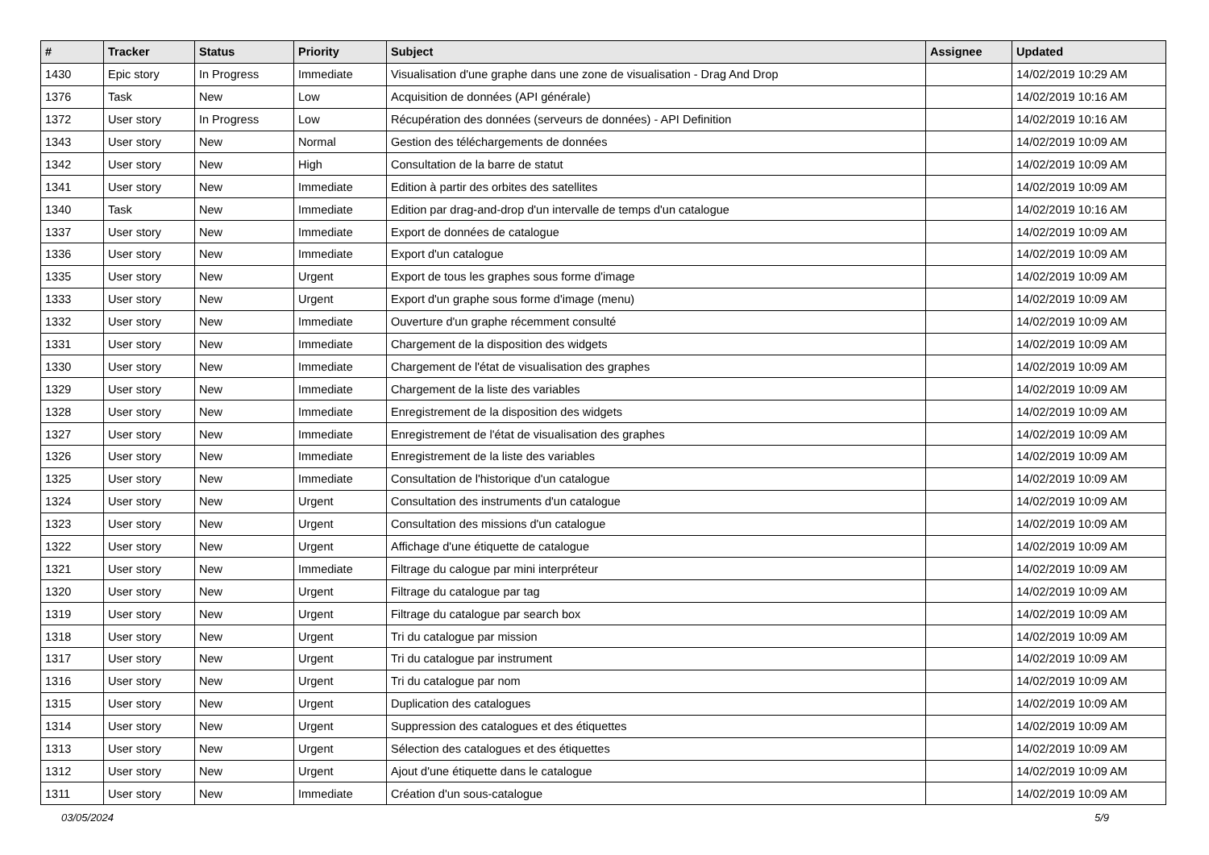| # | Tracker | Status | Priority | Subject | Assignee | Updated |
| --- | --- | --- | --- | --- | --- | --- |
| 1430 | Epic story | In Progress | Immediate | Visualisation d'une graphe dans une zone de visualisation - Drag And Drop | | 14/02/2019 10:29 AM |
| 1376 | Task | New | Low | Acquisition de données (API générale) | | 14/02/2019 10:16 AM |
| 1372 | User story | In Progress | Low | Récupération des données (serveurs de données) - API Definition | | 14/02/2019 10:16 AM |
| 1343 | User story | New | Normal | Gestion des téléchargements de données | | 14/02/2019 10:09 AM |
| 1342 | User story | New | High | Consultation de la barre de statut | | 14/02/2019 10:09 AM |
| 1341 | User story | New | Immediate | Edition à partir des orbites des satellites | | 14/02/2019 10:09 AM |
| 1340 | Task | New | Immediate | Edition par drag-and-drop d'un intervalle de temps d'un catalogue | | 14/02/2019 10:16 AM |
| 1337 | User story | New | Immediate | Export de données de catalogue | | 14/02/2019 10:09 AM |
| 1336 | User story | New | Immediate | Export d'un catalogue | | 14/02/2019 10:09 AM |
| 1335 | User story | New | Urgent | Export de tous les graphes sous forme d'image | | 14/02/2019 10:09 AM |
| 1333 | User story | New | Urgent | Export d'un graphe sous forme d'image (menu) | | 14/02/2019 10:09 AM |
| 1332 | User story | New | Immediate | Ouverture d'un graphe récemment consulté | | 14/02/2019 10:09 AM |
| 1331 | User story | New | Immediate | Chargement de la disposition des widgets | | 14/02/2019 10:09 AM |
| 1330 | User story | New | Immediate | Chargement de l'état de visualisation des graphes | | 14/02/2019 10:09 AM |
| 1329 | User story | New | Immediate | Chargement de la liste des variables | | 14/02/2019 10:09 AM |
| 1328 | User story | New | Immediate | Enregistrement de la disposition des widgets | | 14/02/2019 10:09 AM |
| 1327 | User story | New | Immediate | Enregistrement de l'état de visualisation des graphes | | 14/02/2019 10:09 AM |
| 1326 | User story | New | Immediate | Enregistrement de la liste des variables | | 14/02/2019 10:09 AM |
| 1325 | User story | New | Immediate | Consultation de l'historique d'un catalogue | | 14/02/2019 10:09 AM |
| 1324 | User story | New | Urgent | Consultation des instruments d'un catalogue | | 14/02/2019 10:09 AM |
| 1323 | User story | New | Urgent | Consultation des missions d'un catalogue | | 14/02/2019 10:09 AM |
| 1322 | User story | New | Urgent | Affichage d'une étiquette de catalogue | | 14/02/2019 10:09 AM |
| 1321 | User story | New | Immediate | Filtrage du calogue par mini interpréteur | | 14/02/2019 10:09 AM |
| 1320 | User story | New | Urgent | Filtrage du catalogue par tag | | 14/02/2019 10:09 AM |
| 1319 | User story | New | Urgent | Filtrage du catalogue par search box | | 14/02/2019 10:09 AM |
| 1318 | User story | New | Urgent | Tri du catalogue par mission | | 14/02/2019 10:09 AM |
| 1317 | User story | New | Urgent | Tri du catalogue par instrument | | 14/02/2019 10:09 AM |
| 1316 | User story | New | Urgent | Tri du catalogue par nom | | 14/02/2019 10:09 AM |
| 1315 | User story | New | Urgent | Duplication des catalogues | | 14/02/2019 10:09 AM |
| 1314 | User story | New | Urgent | Suppression des catalogues et des étiquettes | | 14/02/2019 10:09 AM |
| 1313 | User story | New | Urgent | Sélection des catalogues et des étiquettes | | 14/02/2019 10:09 AM |
| 1312 | User story | New | Urgent | Ajout d'une étiquette dans le catalogue | | 14/02/2019 10:09 AM |
| 1311 | User story | New | Immediate | Création d'un sous-catalogue | | 14/02/2019 10:09 AM |
03/05/2024 5/9